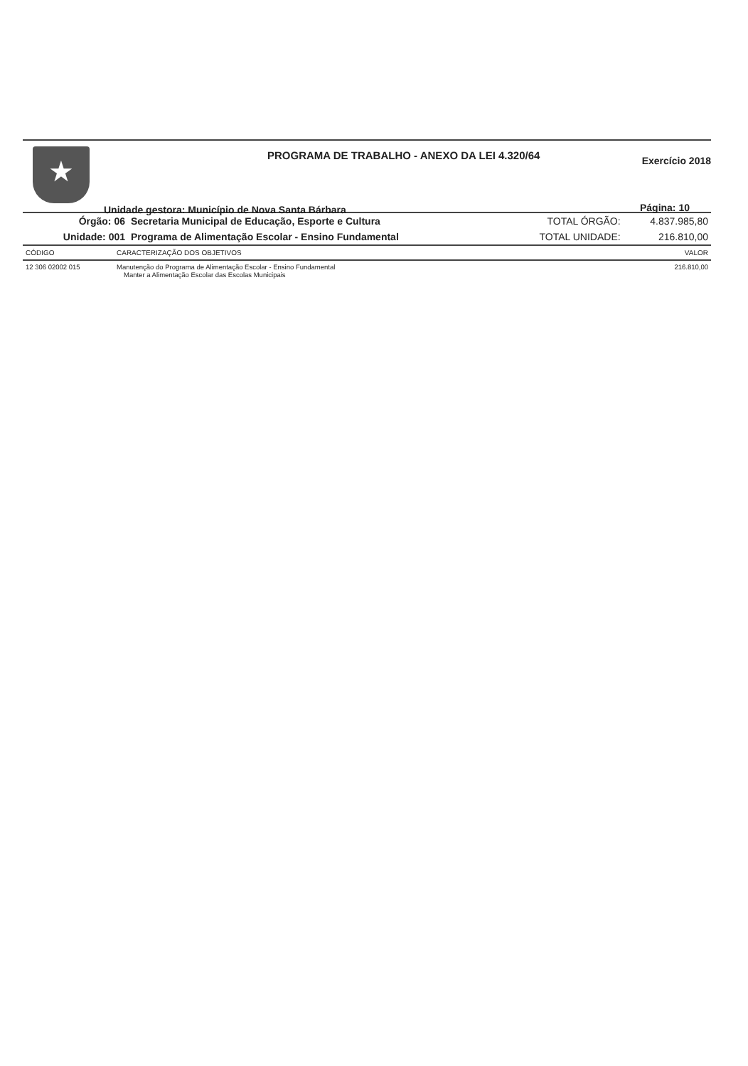★
PROGRAMA DE TRABALHO - ANEXO DA LEI 4.320/64
Unidade gestora: Município de Nova Santa Bárbara
Exercício 2018
Página: 10
| Órgão: 06 | Secretaria Municipal de Educação, Esporte e Cultura | TOTAL ÓRGÃO: | 4.837.985,80 |
| Unidade: 001 | Programa de Alimentação Escolar - Ensino Fundamental | TOTAL UNIDADE: | 216.810,00 |
| CÓDIGO | CARACTERIZAÇÃO DOS OBJETIVOS | VALOR |
| --- | --- | --- |
| 12 306 02002 015 | Manutenção do Programa de Alimentação Escolar - Ensino Fundamental Manter a Alimentação Escolar das Escolas Municipais | 216.810,00 |